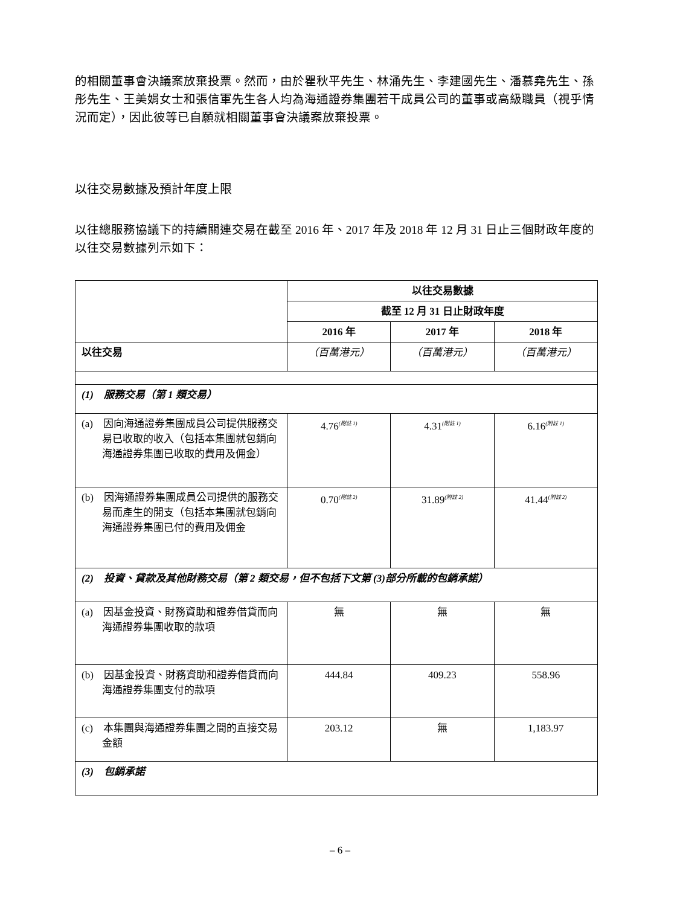的相關董事會決議案放棄投票。然而，由於瞿秋平先生、林涌先生、李建國先生、潘慕堯先生、孫彤先生、王美娟女士和張信軍先生各人均為海通證券集團若干成員公司的董事或高級職員（視乎情況而定），因此彼等已自願就相關董事會決議案放棄投票。
以往交易數據及預計年度上限
以往總服務協議下的持續關連交易在截至 2016 年、2017 年及 2018 年 12 月 31 日止三個財政年度的以往交易數據列示如下：
| | 以往交易數據 | | |
| | 截至 12 月 31 日止財政年度 | | |
| | 2016 年 | 2017 年 | 2018 年 |
| 以往交易 | （百萬港元） | （百萬港元） | （百萬港元） |
| (1) 服務交易（第 1 類交易） | | | |
| (a) 因向海通證券集團成員公司提供服務交易已收取的收入（包括本集團就包銷向海通證券集團已收取的費用及佣金） | 4.76<sup>(附註 1)</sup> | 4.31<sup>(附註 1)</sup> | 6.16<sup>(附註 1)</sup> |
| (b) 因海通證券集團成員公司提供的服務交易而產生的開支（包括本集團就包銷向海通證券集團已付的費用及佣金 | 0.70<sup>(附註 2)</sup> | 31.89<sup>(附註 2)</sup> | 41.44<sup>(附註 2)</sup> |
| (2) 投資、貸款及其他財務交易（第 2 類交易，但不包括下文第 (3)部分所載的包銷承諾） | | | |
| (a) 因基金投資、財務資助和證券借貸而向海通證券集團收取的款項 | 無 | 無 | 無 |
| (b) 因基金投資、財務資助和證券借貸而向海通證券集團支付的款項 | 444.84 | 409.23 | 558.96 |
| (c) 本集團與海通證券集團之間的直接交易金額 | 203.12 | 無 | 1,183.97 |
| (3) 包銷承諾 | | | |
– 6 –